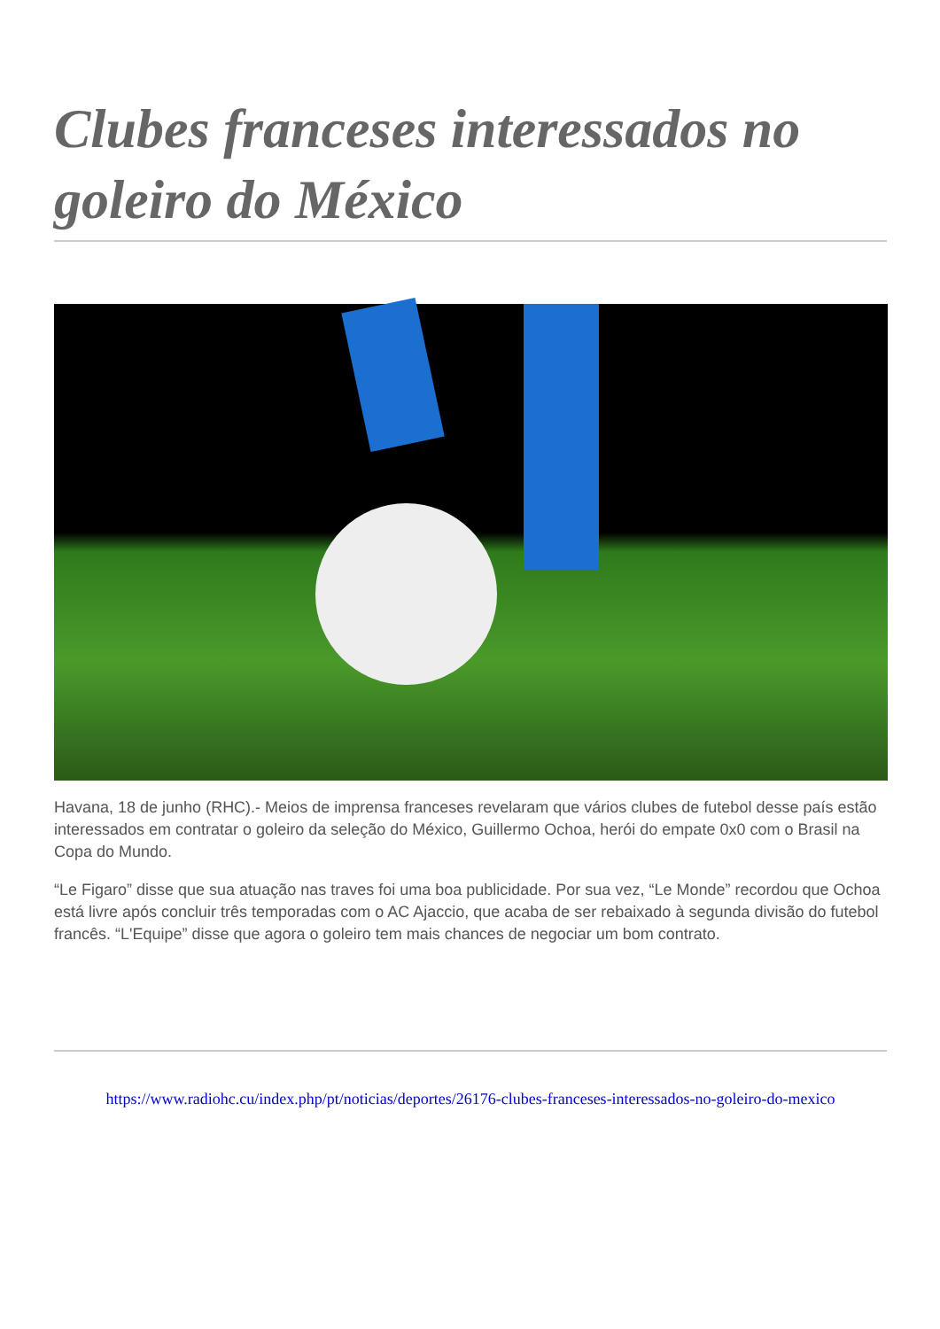Clubes franceses interessados no goleiro do México
Havana, 18 de junho (RHC).- Meios de imprensa franceses revelaram que vários clubes de futebol desse país estão interessados em contratar o goleiro da seleção do México, Guillermo Ochoa, herói do empate 0x0 com o Brasil na Copa do Mundo.
“Le Figaro” disse que sua atuação nas traves foi uma boa publicidade. Por sua vez, “Le Monde” recordou que Ochoa está livre após concluir três temporadas com o AC Ajaccio, que acaba de ser rebaixado à segunda divisão do futebol francês. “L'Equipe” disse que agora o goleiro tem mais chances de negociar um bom contrato.
https://www.radiohc.cu/index.php/pt/noticias/deportes/26176-clubes-franceses-interessados-no-goleiro-do-mexico